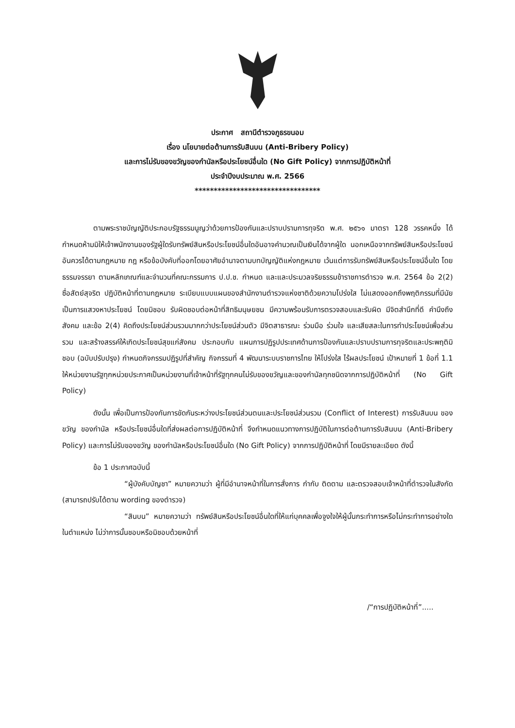ประกาศ สถานีตำรวจภูธรขนอม
เรื่อง นโยบายต่อต้านการรับสินบน (Anti-Bribery Policy)
และการไม่รับของขวัญของกำนัลหรือประโยชน์อื่นใด (No Gift Policy) จากการปฏิบัติหน้าที่
ประจำปีงบประมาณ พ.ศ. 2566
*********************************
ตามพระราชบัญญัติประกอบรัฐธรรมนูญว่าด้วยการป้องกันและปราบปรามการทุจริต พ.ศ. ๒๕๖๑ มาตรา 128 วรรคหนึ่ง ได้กำหนดห้ามมิให้เจ้าพนักงานของรัฐผู้ใดรับทรัพย์สินหรือประโยชน์อื่นใดอันอาจคำนวณเป็นเงินได้จากผู้ใด นอกเหนือจากทรัพย์สินหรือประโยชน์อันควรได้ตามกฎหมาย กฎ หรือข้อบังคับที่ออกโดยอาศัยอำนาจตามบทบัญญัติแห่งกฎหมาย เว้นแต่การรับทรัพย์สินหรือประโยชน์อื่นใด โดยธรรมจรรยา ตามหลักเกณฑ์และจำนวนที่คณะกรรมการ ป.ป.ช. กำหนด และและประมวลจริยธรรมข้าราชการตำรวจ พ.ศ. 2564 ข้อ 2(2) ซื่อสัตย์สุจริต ปฏิบัติหน้าที่ตามกฎหมาย ระเบียบแบบแผนของสำนักงานตำรวจแห่งชาติด้วยความโปร่งใส ไม่แสดงออกถึงพฤติกรรมที่มีนัยเป็นการแสวงหาประโยชน์ โดยมิชอบ รับผิดชอบต่อหน้าที่สิทธิมนุษยชน มีความพร้อมรับการตรวจสอบและรับผิด มีจิตสำนึกที่ดี คำนึงถึงสังคม และข้อ 2(4) คิดถึงประโยชน์ส่วนรวมมากกว่าประโยชน์ส่วนตัว มีจิตสาธารณะ ร่วมมือ ร่วมใจ และเสียสละในการทำประโยชน์เพื่อส่วนรวม และสร้างสรรค์ให้เกิดประโยชน์สุขแก่สังคม ประกอบกับ แผนการปฏิรูปประเทศด้านการป้องกันและปราบปรามการทุจริตและประพฤติมิชอบ (ฉบับปรับปรุง) กำหนดกิจกรรมปฏิรูปที่สำคัญ กิจกรรมที่ 4 พัฒนาระบบราชการไทย ให้โปร่งใส ไร้ผลประโยชน์ เป้าหมายที่ 1 ข้อที่ 1.1 ให้หน่วยงานรัฐทุกหน่วยประกาศเป็นหน่วยงานที่เจ้าหน้าที่รัฐทุกคนไม่รับของขวัญและของกำนัลทุกชนิดจากการปฏิบัติหน้าที่ (No Gift Policy)
ดังนั้น เพื่อเป็นการป้องกันการขัดกันระหว่างประโยชน์ส่วนตนและประโยชน์ส่วนรวม (Conflict of Interest) การรับสินบน ของขวัญ ของกำนัล หรือประโยชน์อื่นใดที่ส่งผลต่อการปฏิบัติหน้าที่ จึงกำหนดแนวทางการปฏิบัติในการต่อต้านการรับสินบน (Anti-Bribery Policy) และการไม่รับของขวัญ ของกำนัลหรือประโยชน์อื่นใด (No Gift Policy) จากการปฏิบัติหน้าที่ โดยมีรายละเอียด ดังนี้
ข้อ 1 ประกาศฉบับนี้
“ผู้บังคับบัญชา” หมายความว่า ผู้ที่มีอำนาจหน้าที่ในการสั่งการ กำกับ ติดตาม และตรวจสอบเจ้าหน้าที่ตำรวจในสังกัด (สามารถปรับได้ตาม wording ของตำรวจ)
“สินบน” หมายความว่า ทรัพย์สินหรือประโยชน์อื่นใดที่ให้แก่บุคคลเพื่อจูงใจให้ผู้นั้นกระทำการหรือไม่กระทำการอย่างใดในตำแหน่ง ไม่ว่าการนั้นชอบหรือมิชอบด้วยหน้าที่
/“การปฏิบัติหน้าที่”.....